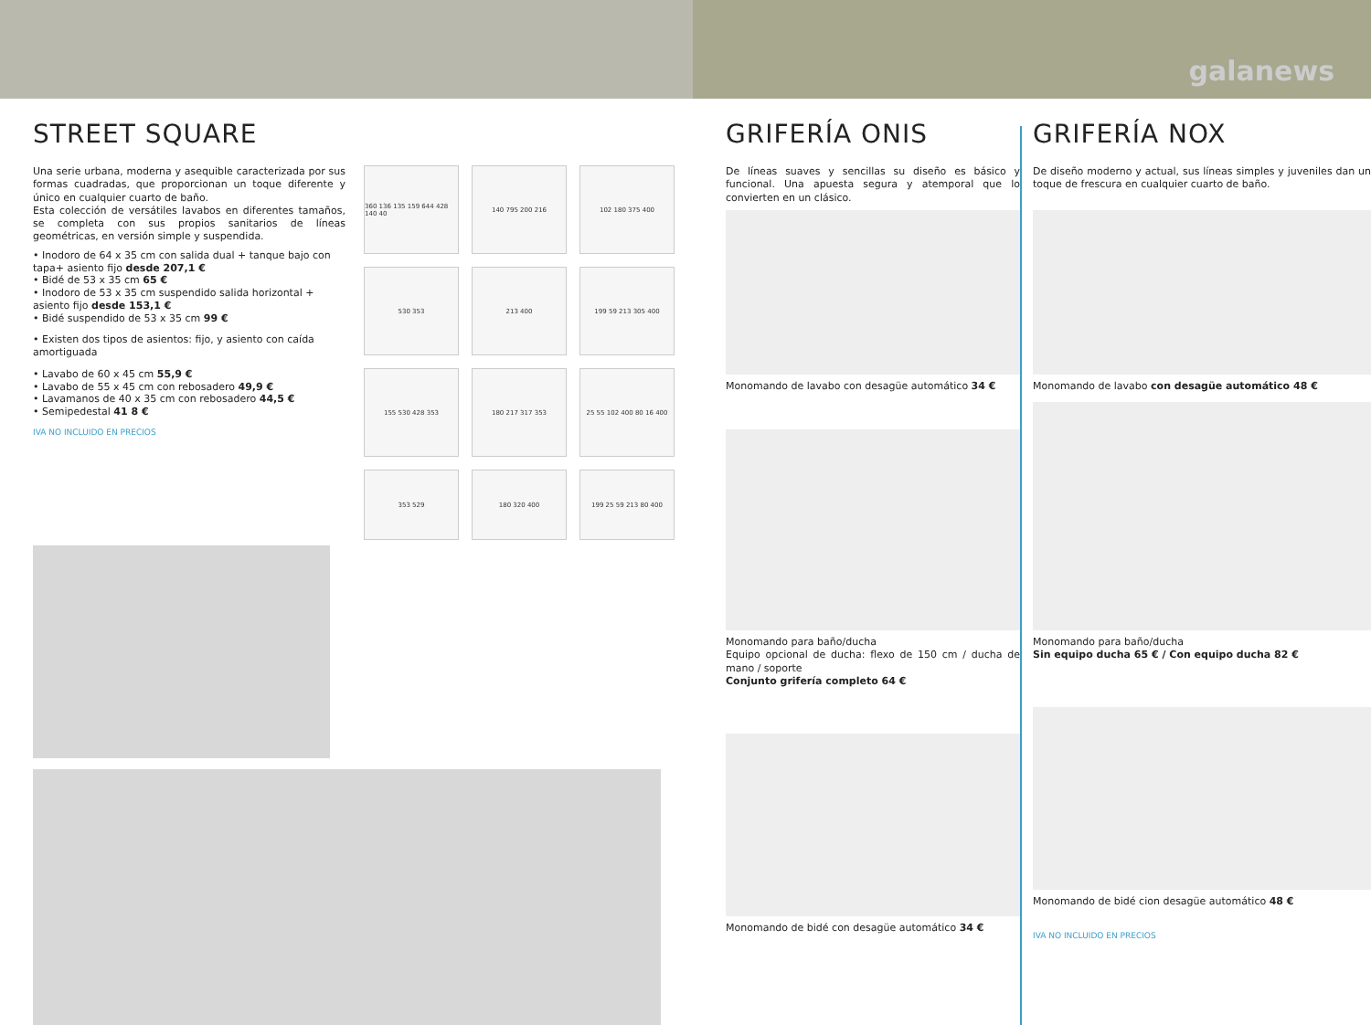galanews
STREET SQUARE
Una serie urbana, moderna y asequible caracterizada por sus formas cuadradas, que proporcionan un toque diferente y único en cualquier cuarto de baño.
Esta colección de versátiles lavabos en diferentes tamaños, se completa con sus propios sanitarios de líneas geométricas, en versión simple y suspendida.
• Inodoro de 64 x 35 cm con salida dual + tanque bajo con tapa+ asiento fijo desde 207,1 €
• Bidé de 53 x 35 cm 65 €
• Inodoro de 53 x 35 cm suspendido salida horizontal + asiento fijo desde 153,1 €
• Bidé suspendido de 53 x 35 cm 99 €
• Existen dos tipos de asientos: fijo, y asiento con caída amortiguada
• Lavabo de 60 x 45 cm 55,9 €
• Lavabo de 55 x 45 cm con rebosadero 49,9 €
• Lavamanos de 40 x 35 cm con rebosadero 44,5 €
• Semipedestal 41 8 €
IVA NO INCLUIDO EN PRECIOS
360 136 135 159 644 428 140 40
140 795 200 216
102 180 375 400
530 353
213 400
199 59 213 305 400
155 530 428 353
180 217 317 353
25 55 102 400 80 16 400
353 529
180 320 400
199 25 59 213 80 400
GRIFERÍA ONIS
De líneas suaves y sencillas su diseño es básico y funcional. Una apuesta segura y atemporal que lo convierten en un clásico.
Monomando de lavabo con desagüe automático 34 €
Monomando para baño/ducha
Equipo opcional de ducha: flexo de 150 cm / ducha de mano / soporte
Conjunto grifería completo 64 €
Monomando de bidé con desagüe automático 34 €
GRIFERÍA NOX
De diseño moderno y actual, sus líneas simples y juveniles dan un toque de frescura en cualquier cuarto de baño.
Monomando de lavabo con desagüe automático 48 €
Monomando para baño/ducha
Sin equipo ducha 65 € / Con equipo ducha 82 €
Monomando de bidé cion desagüe automático 48 €
IVA NO INCLUIDO EN PRECIOS